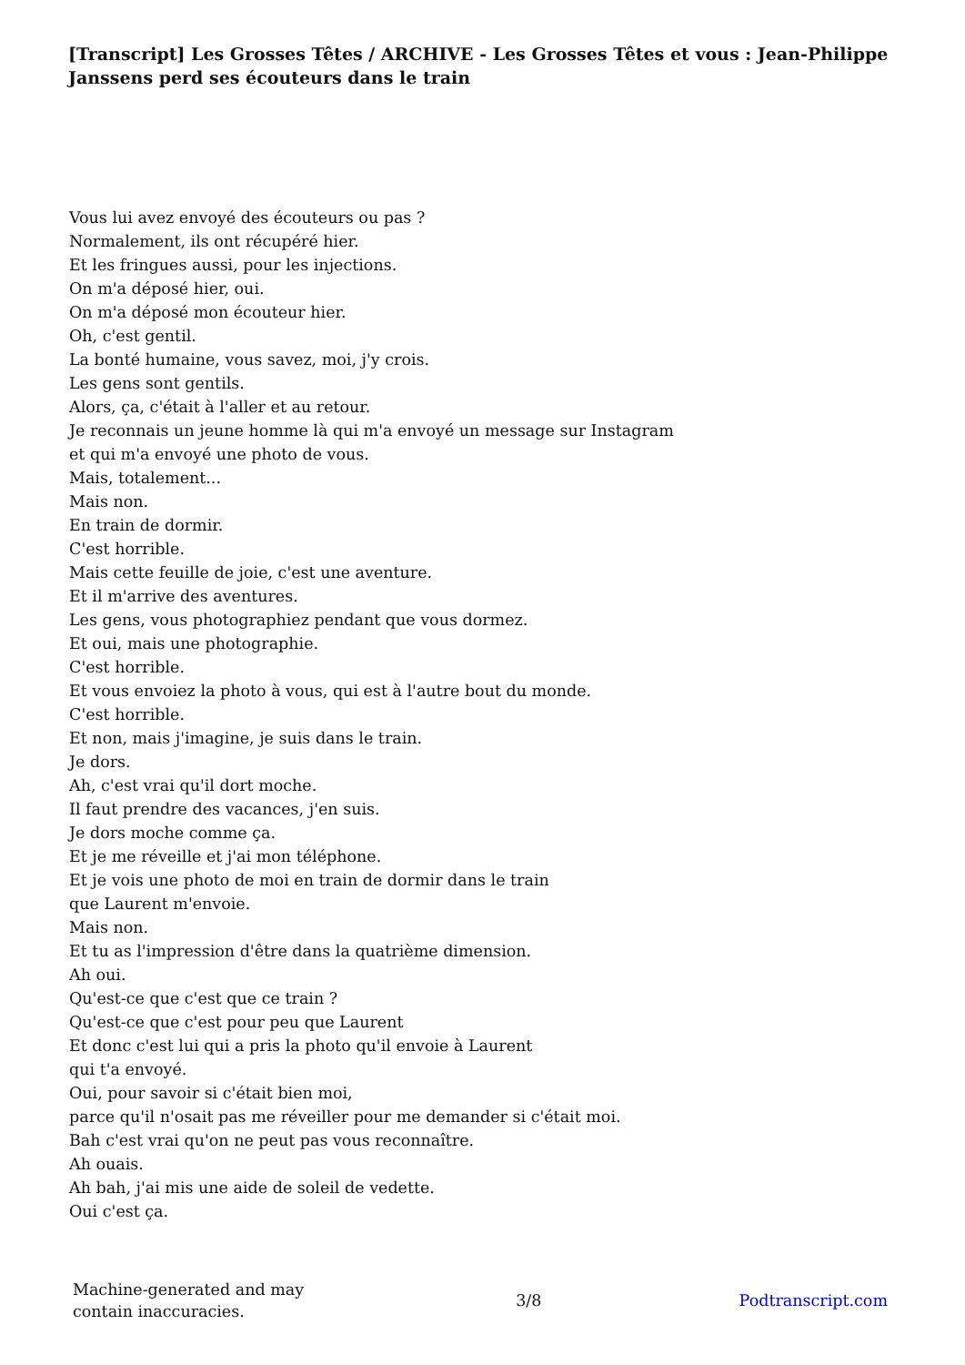[Transcript] Les Grosses Têtes / ARCHIVE - Les Grosses Têtes et vous : Jean-Philippe Janssens perd ses écouteurs dans le train
Vous lui avez envoyé des écouteurs ou pas ?
Normalement, ils ont récupéré hier.
Et les fringues aussi, pour les injections.
On m'a déposé hier, oui.
On m'a déposé mon écouteur hier.
Oh, c'est gentil.
La bonté humaine, vous savez, moi, j'y crois.
Les gens sont gentils.
Alors, ça, c'était à l'aller et au retour.
Je reconnais un jeune homme là qui m'a envoyé un message sur Instagram
et qui m'a envoyé une photo de vous.
Mais, totalement...
Mais non.
En train de dormir.
C'est horrible.
Mais cette feuille de joie, c'est une aventure.
Et il m'arrive des aventures.
Les gens, vous photographiez pendant que vous dormez.
Et oui, mais une photographie.
C'est horrible.
Et vous envoiez la photo à vous, qui est à l'autre bout du monde.
C'est horrible.
Et non, mais j'imagine, je suis dans le train.
Je dors.
Ah, c'est vrai qu'il dort moche.
Il faut prendre des vacances, j'en suis.
Je dors moche comme ça.
Et je me réveille et j'ai mon téléphone.
Et je vois une photo de moi en train de dormir dans le train
que Laurent m'envoie.
Mais non.
Et tu as l'impression d'être dans la quatrième dimension.
Ah oui.
Qu'est-ce que c'est que ce train ?
Qu'est-ce que c'est pour peu que Laurent
Et donc c'est lui qui a pris la photo qu'il envoie à Laurent
qui t'a envoyé.
Oui, pour savoir si c'était bien moi,
parce qu'il n'osait pas me réveiller pour me demander si c'était moi.
Bah c'est vrai qu'on ne peut pas vous reconnaître.
Ah ouais.
Ah bah, j'ai mis une aide de soleil de vedette.
Oui c'est ça.
Machine-generated and may contain inaccuracies.
3/8 Podtranscript.com